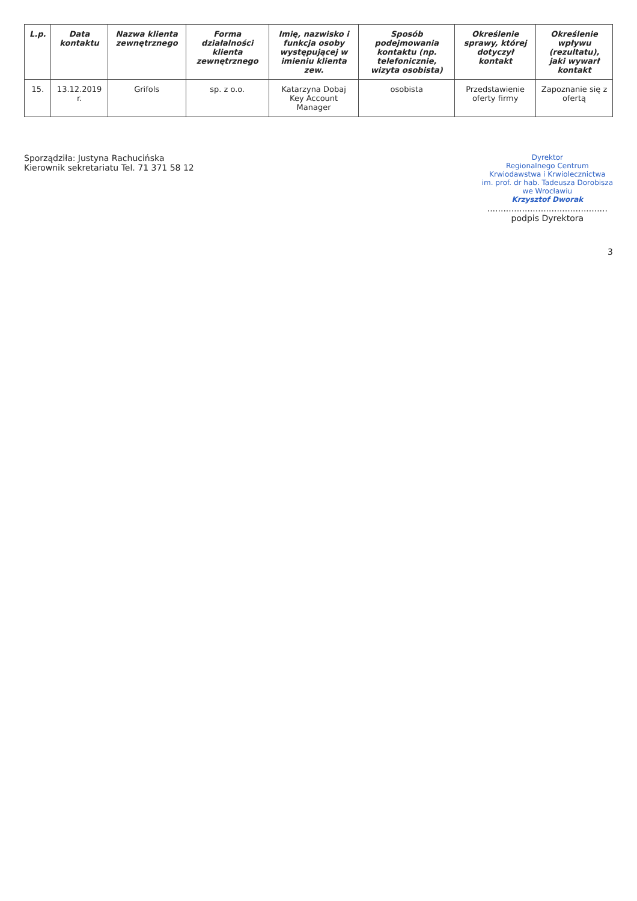| L.p. | Data kontaktu | Nazwa klienta zewnętrznego | Forma działalności klienta zewnętrznego | Imię, nazwisko i funkcja osoby występującej w imieniu klienta zew. | Sposób podejmowania kontaktu (np. telefonicznie, wizyta osobista) | Określenie sprawy, której dotyczył kontakt | Określenie wpływu (rezultatu), jaki wywarł kontakt |
| --- | --- | --- | --- | --- | --- | --- | --- |
| 15. | 13.12.2019 r. | Grifols | sp. z o.o. | Katarzyna Dobaj Key Account Manager | osobista | Przedstawienie oferty firmy | Zapoznanie się z ofertą |
Sporządziła: Justyna Rachucińska
Kierownik sekretariatu Tel. 71 371 58 12
Dyrektor
Regionalnego Centrum
Krwiodawstwa i Krwiolecznictwa
im. prof. dr hab. Tadeusza Dorobisza
we Wrocławiu
Krzysztof Dworak
.............................................
podpis Dyrektora
3